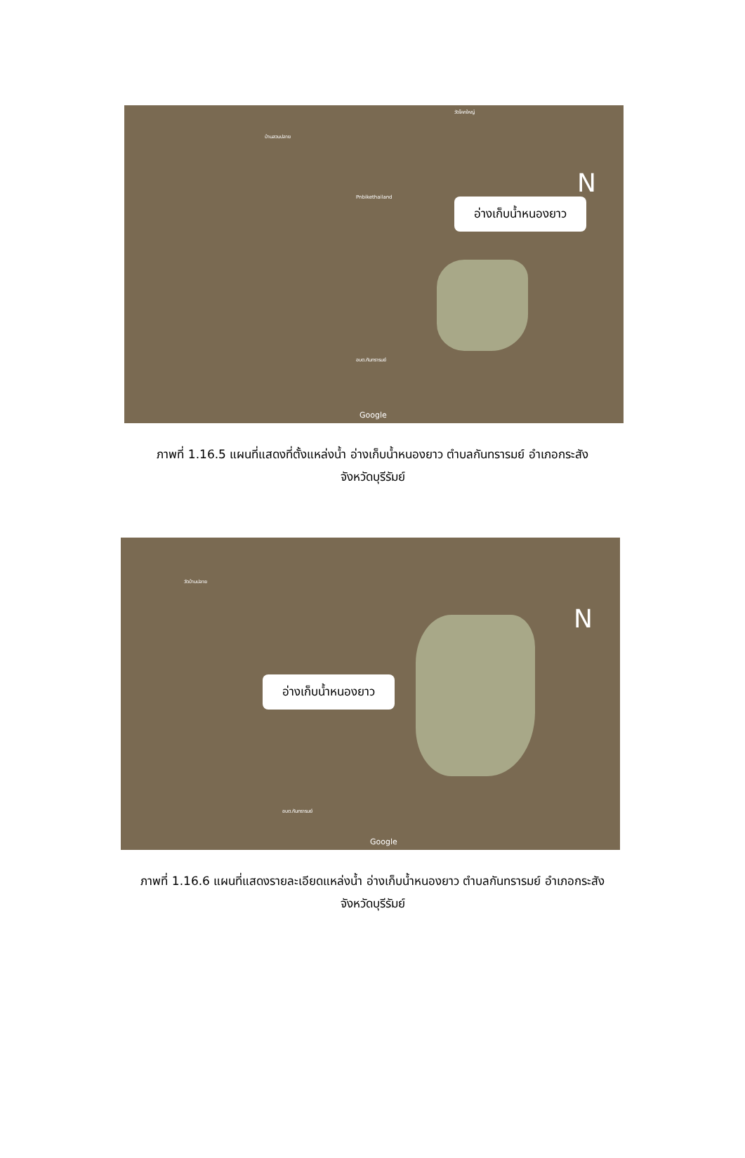บ้านสวนปลาย
Pnbikethailand
วัดโคกใหญ่
อบต.กันทรารมย์
อ่างเก็บน้ำหนองยาว
N
Google
ภาพที่ 1.16.5 แผนที่แสดงที่ตั้งแหล่งน้ำ อ่างเก็บน้ำหนองยาว ตำบลกันทรารมย์ อำเภอกระสัง
จังหวัดบุรีรัมย์
วัดบ้านปลาย
อบต.กันทรารมย์
อ่างเก็บน้ำหนองยาว
N
Google
ภาพที่ 1.16.6 แผนที่แสดงรายละเอียดแหล่งน้ำ อ่างเก็บน้ำหนองยาว ตำบลกันทรารมย์ อำเภอกระสัง
จังหวัดบุรีรัมย์